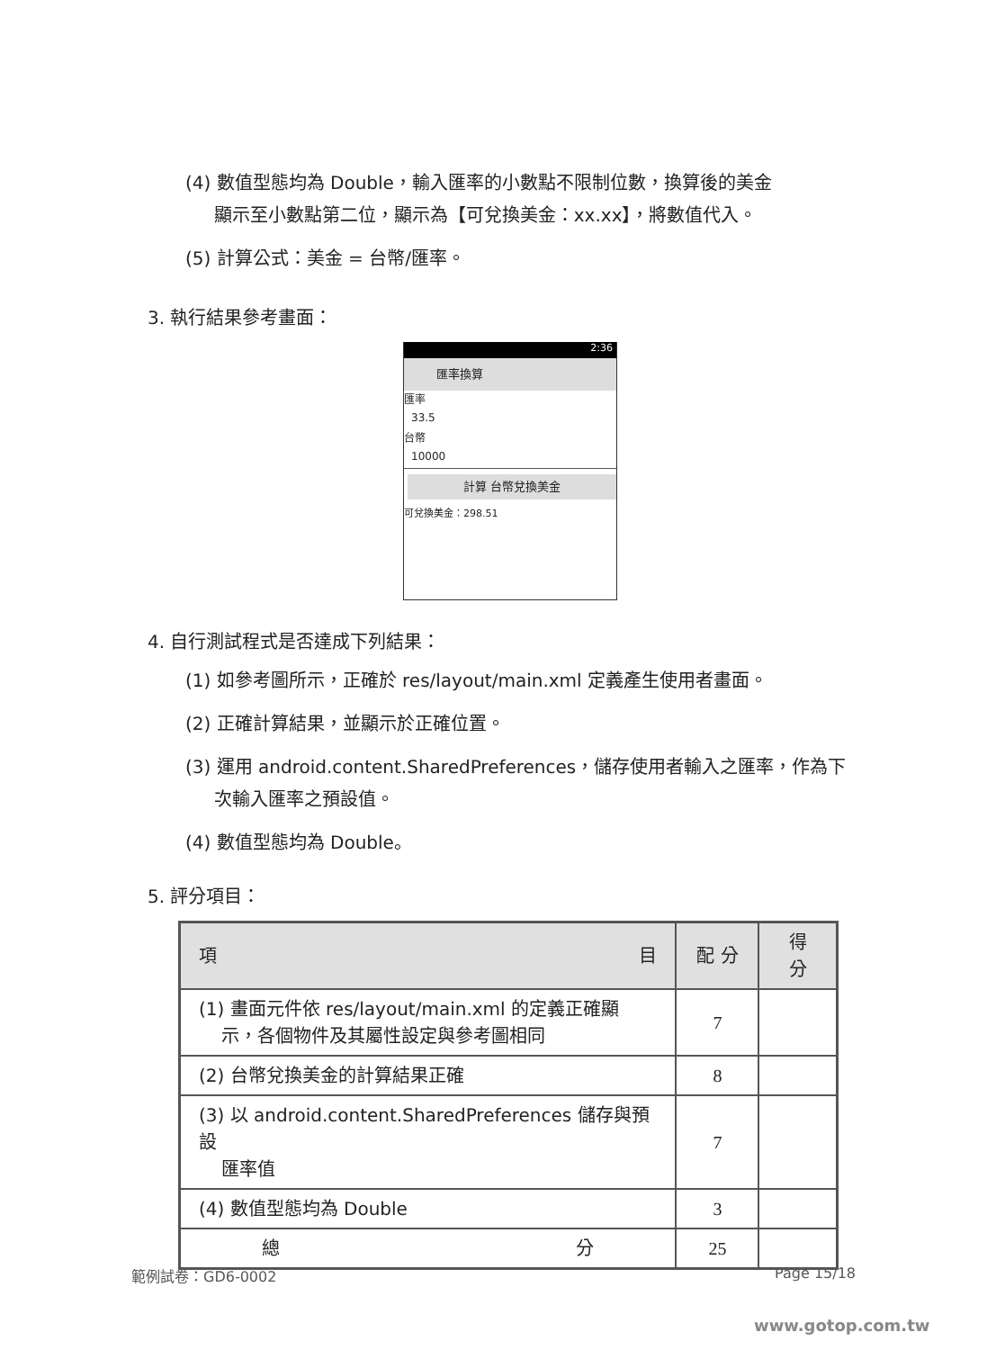(4) 數值型態均為 Double，輸入匯率的小數點不限制位數，換算後的美金
顯示至小數點第二位，顯示為【可兌換美金：xx.xx】，將數值代入。
(5) 計算公式：美金 = 台幣/匯率。
3. 執行結果參考畫面：
2:36
匯率換算
匯率
33.5
台幣
10000
計算 台幣兌換美金
可兌換美金：298.51
4. 自行測試程式是否達成下列結果：
(1) 如參考圖所示，正確於 res/layout/main.xml 定義產生使用者畫面。
(2) 正確計算結果，並顯示於正確位置。
(3) 運用 android.content.SharedPreferences，儲存使用者輸入之匯率，作為下
次輸入匯率之預設值。
(4) 數值型態均為 Double。
5. 評分項目：
| 項 目 | 配 分 | 得 分 |
| --- | --- | --- |
| (1) 畫面元件依 res/layout/main.xml 的定義正確顯 示，各個物件及其屬性設定與參考圖相同 | 7 | |
| (2) 台幣兌換美金的計算結果正確 | 8 | |
| (3) 以 android.content.SharedPreferences 儲存與預設 匯率值 | 7 | |
| (4) 數值型態均為 Double | 3 | |
| 總 分 | 25 | |
範例試卷：GD6-0002 Page 15/18
www.gotop.com.tw